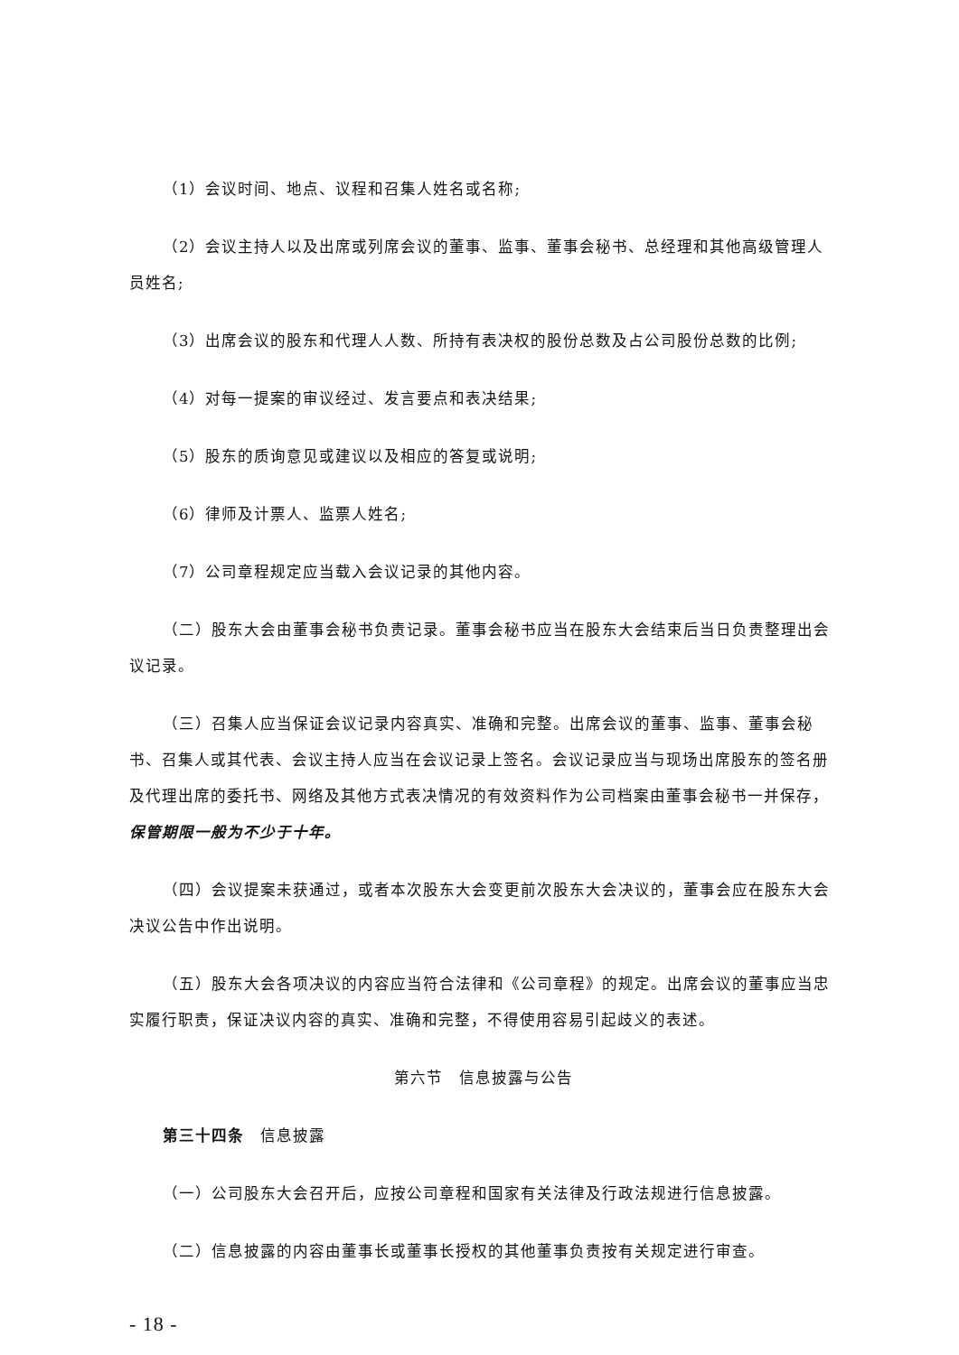（1）会议时间、地点、议程和召集人姓名或名称;
（2）会议主持人以及出席或列席会议的董事、监事、董事会秘书、总经理和其他高级管理人员姓名;
（3）出席会议的股东和代理人人数、所持有表决权的股份总数及占公司股份总数的比例;
（4）对每一提案的审议经过、发言要点和表决结果;
（5）股东的质询意见或建议以及相应的答复或说明;
（6）律师及计票人、监票人姓名;
（7）公司章程规定应当载入会议记录的其他内容。
（二）股东大会由董事会秘书负责记录。董事会秘书应当在股东大会结束后当日负责整理出会议记录。
（三）召集人应当保证会议记录内容真实、准确和完整。出席会议的董事、监事、董事会秘书、召集人或其代表、会议主持人应当在会议记录上签名。会议记录应当与现场出席股东的签名册及代理出席的委托书、网络及其他方式表决情况的有效资料作为公司档案由董事会秘书一并保存，保管期限一般为不少于十年。
（四）会议提案未获通过，或者本次股东大会变更前次股东大会决议的，董事会应在股东大会决议公告中作出说明。
（五）股东大会各项决议的内容应当符合法律和《公司章程》的规定。出席会议的董事应当忠实履行职责，保证决议内容的真实、准确和完整，不得使用容易引起歧义的表述。
第六节　信息披露与公告
第三十四条　信息披露
（一）公司股东大会召开后，应按公司章程和国家有关法律及行政法规进行信息披露。
（二）信息披露的内容由董事长或董事长授权的其他董事负责按有关规定进行审查。
- 18 -